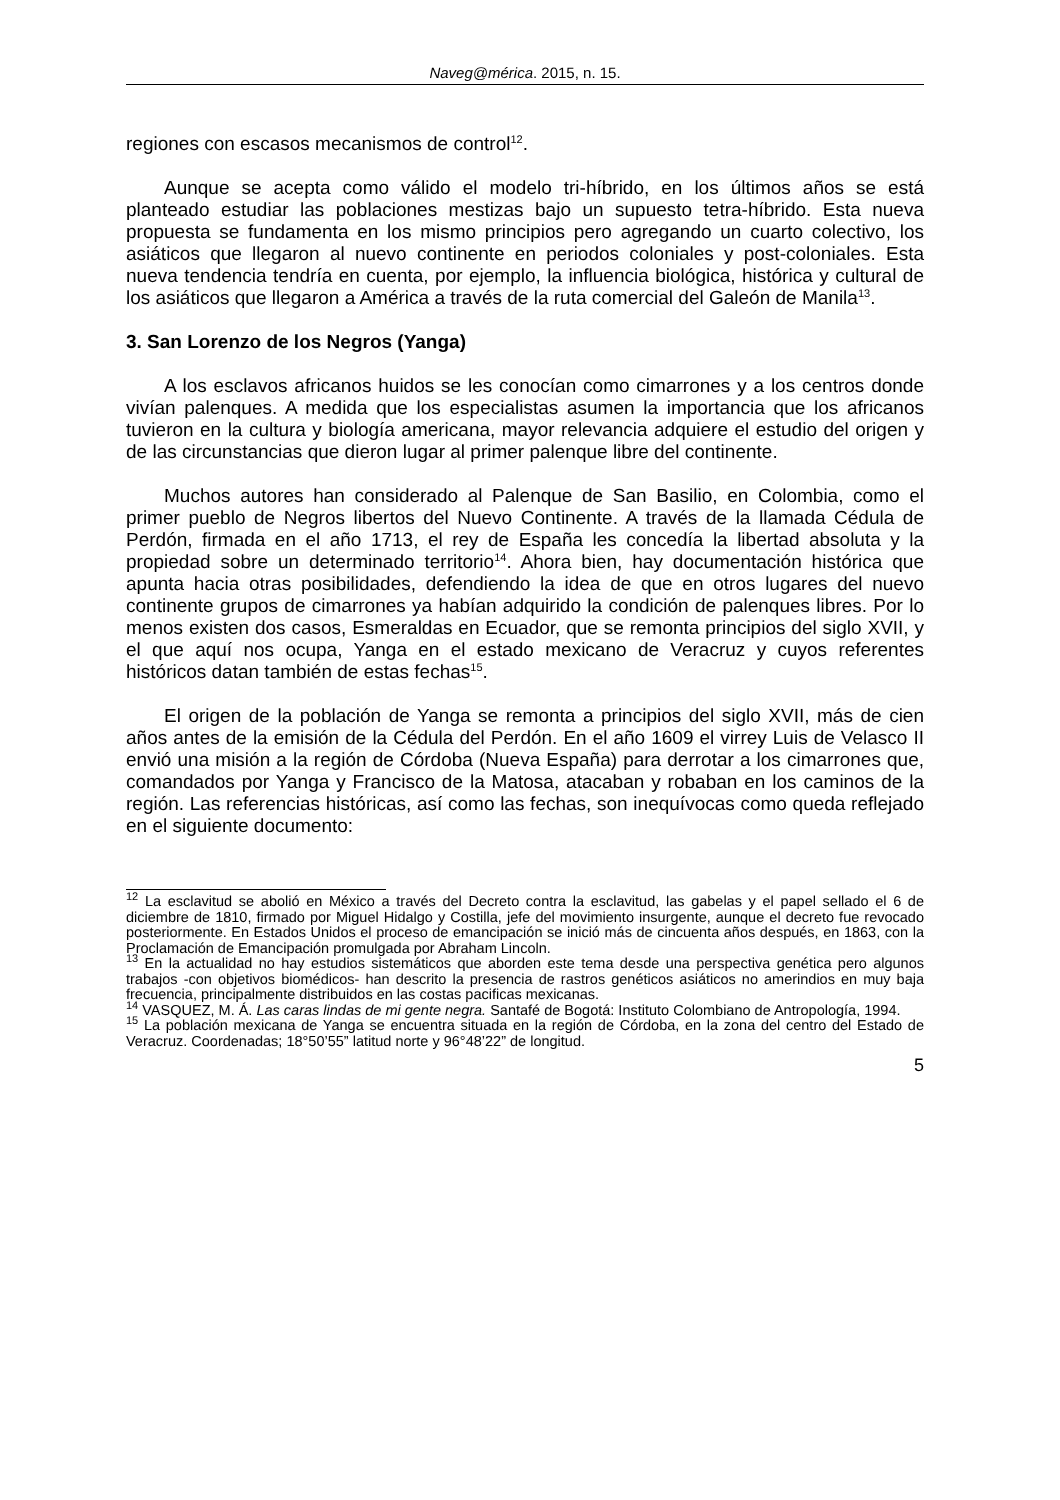Naveg@mérica. 2015, n. 15.
regiones con escasos mecanismos de control<sup>12</sup>.
Aunque se acepta como válido el modelo tri-híbrido, en los últimos años se está planteado estudiar las poblaciones mestizas bajo un supuesto tetra-híbrido. Esta nueva propuesta se fundamenta en los mismo principios pero agregando un cuarto colectivo, los asiáticos que llegaron al nuevo continente en periodos coloniales y post-coloniales. Esta nueva tendencia tendría en cuenta, por ejemplo, la influencia biológica, histórica y cultural de los asiáticos que llegaron a América a través de la ruta comercial del Galeón de Manila<sup>13</sup>.
3. San Lorenzo de los Negros (Yanga)
A los esclavos africanos huidos se les conocían como cimarrones y a los centros donde vivían palenques. A medida que los especialistas asumen la importancia que los africanos tuvieron en la cultura y biología americana, mayor relevancia adquiere el estudio del origen y de las circunstancias que dieron lugar al primer palenque libre del continente.
Muchos autores han considerado al Palenque de San Basilio, en Colombia, como el primer pueblo de Negros libertos del Nuevo Continente. A través de la llamada Cédula de Perdón, firmada en el año 1713, el rey de España les concedía la libertad absoluta y la propiedad sobre un determinado territorio<sup>14</sup>. Ahora bien, hay documentación histórica que apunta hacia otras posibilidades, defendiendo la idea de que en otros lugares del nuevo continente grupos de cimarrones ya habían adquirido la condición de palenques libres. Por lo menos existen dos casos, Esmeraldas en Ecuador, que se remonta principios del siglo XVII, y el que aquí nos ocupa, Yanga en el estado mexicano de Veracruz y cuyos referentes históricos datan también de estas fechas<sup>15</sup>.
El origen de la población de Yanga se remonta a principios del siglo XVII, más de cien años antes de la emisión de la Cédula del Perdón. En el año 1609 el virrey Luis de Velasco II envió una misión a la región de Córdoba (Nueva España) para derrotar a los cimarrones que, comandados por Yanga y Francisco de la Matosa, atacaban y robaban en los caminos de la región. Las referencias históricas, así como las fechas, son inequívocas como queda reflejado en el siguiente documento:
<sup>12</sup> La esclavitud se abolió en México a través del Decreto contra la esclavitud, las gabelas y el papel sellado el 6 de diciembre de 1810, firmado por Miguel Hidalgo y Costilla, jefe del movimiento insurgente, aunque el decreto fue revocado posteriormente. En Estados Unidos el proceso de emancipación se inició más de cincuenta años después, en 1863, con la Proclamación de Emancipación promulgada por Abraham Lincoln.
<sup>13</sup> En la actualidad no hay estudios sistemáticos que aborden este tema desde una perspectiva genética pero algunos trabajos -con objetivos biomédicos- han descrito la presencia de rastros genéticos asiáticos no amerindios en muy baja frecuencia, principalmente distribuidos en las costas pacificas mexicanas.
<sup>14</sup> VASQUEZ, M. Á. Las caras lindas de mi gente negra. Santafé de Bogotá: Instituto Colombiano de Antropología, 1994.
<sup>15</sup> La población mexicana de Yanga se encuentra situada en la región de Córdoba, en la zona del centro del Estado de Veracruz. Coordenadas; 18°50’55” latitud norte y 96°48’22” de longitud.
5